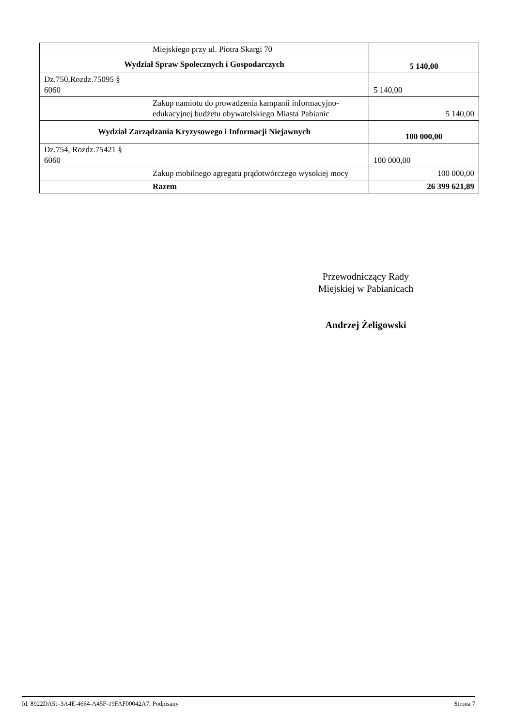| | Miejskiego przy ul. Piotra Skargi 70 | |
| Wydział Spraw Społecznych i Gospodarczych | | 5 140,00 |
| Dz.750,Rozdz.75095 § 6060 | | 5 140,00 |
| | Zakup namiotu do prowadzenia kampanii informacyjno-edukacyjnej budżetu obywatelskiego Miasta Pabianic | 5 140,00 |
| Wydział Zarządzania Kryzysowego i Informacji Niejawnych | | 100 000,00 |
| Dz.754, Rozdz.75421 § 6060 | | 100 000,00 |
| | Zakup mobilnego agregatu prądotwórczego wysokiej mocy | 100 000,00 |
| | Razem | 26 399 621,89 |
Przewodniczący Rady
Miejskiej w Pabianicach
Andrzej Żeligowski
Id: 8922DA51-3A4E-4664-A45F-19FAF00042A7. Podpisany Strona 7